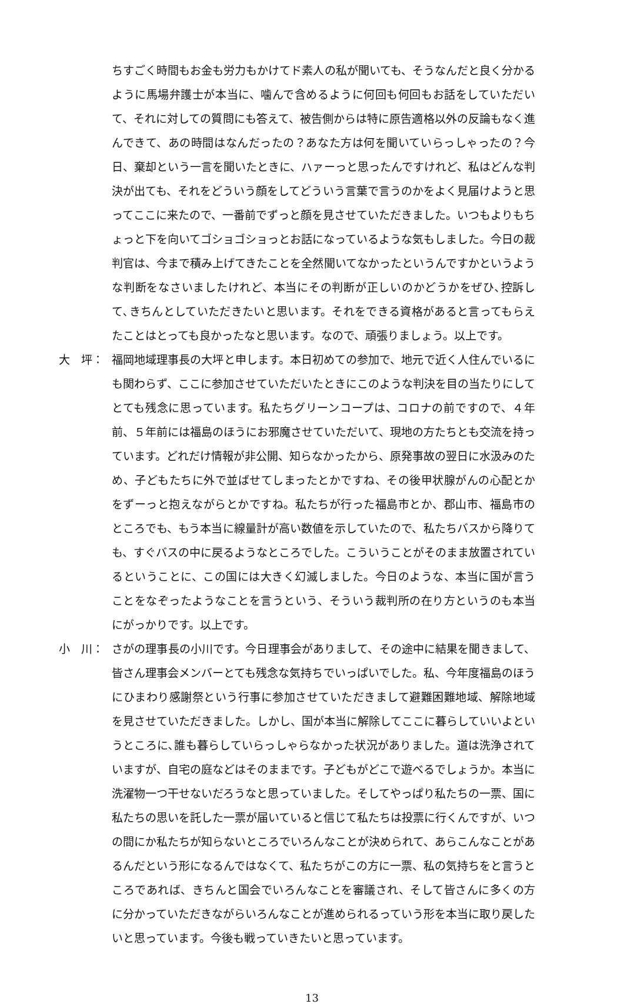ちすごく時間もお金も労力もかけてド素人の私が聞いても、そうなんだと良く分かるように馬場弁護士が本当に、噛んで含めるように何回も何回もお話をしていただいて、それに対しての質問にも答えて、被告側からは特に原告適格以外の反論もなく進んできて、あの時間はなんだったの？あなた方は何を聞いていらっしゃったの？今日、棄却という一言を聞いたときに、ハァーっと思ったんですけれど、私はどんな判決が出ても、それをどういう顔をしてどういう言葉で言うのかをよく見届けようと思ってここに来たので、一番前でずっと顔を見させていただきました。いつもよりもちょっと下を向いてゴショゴショっとお話になっているような気もしました。今日の裁判官は、今まで積み上げてきたことを全然聞いてなかったというんですかというような判断をなさいましたけれど、本当にその判断が正しいのかどうかをぜひ､控訴して､きちんとしていただきたいと思います。それをできる資格があると言ってもらえたことはとっても良かったなと思います。なので、頑張りましょう。以上です。
大　坪： 福岡地域理事長の大坪と申します。本日初めての参加で、地元で近く人住んでいるにも関わらず、ここに参加させていただいたときにこのような判決を目の当たりにしてとても残念に思っています。私たちグリーンコープは、コロナの前ですので、４年前、５年前には福島のほうにお邪魔させていただいて、現地の方たちとも交流を持っています。どれだけ情報が非公開、知らなかったから、原発事故の翌日に水汲みのため、子どもたちに外で並ばせてしまったとかですね、その後甲状腺がんの心配とかをずーっと抱えながらとかですね。私たちが行った福島市とか、郡山市、福島市のところでも、もう本当に線量計が高い数値を示していたので、私たちバスから降りても、すぐバスの中に戻るようなところでした。こういうことがそのまま放置されているということに、この国には大きく幻滅しました。今日のような、本当に国が言うことをなぞったようなことを言うという、そういう裁判所の在り方というのも本当にがっかりです。以上です。
小　川： さがの理事長の小川です。今日理事会がありまして、その途中に結果を聞きまして、皆さん理事会メンバーとても残念な気持ちでいっぱいでした。私、今年度福島のほうにひまわり感謝祭という行事に参加させていただきまして避難困難地域、解除地域を見させていただきました。しかし、国が本当に解除してここに暮らしていいよというところに､誰も暮らしていらっしゃらなかった状況がありました。道は洗浄されていますが、自宅の庭などはそのままです。子どもがどこで遊べるでしょうか。本当に洗濯物一つ干せないだろうなと思っていました。そしてやっぱり私たちの一票、国に私たちの思いを託した一票が届いていると信じて私たちは投票に行くんですが、いつの間にか私たちが知らないところでいろんなことが決められて、あらこんなことがあるんだという形になるんではなくて、私たちがこの方に一票、私の気持ちをと言うところであれば、きちんと国会でいろんなことを審議され、そして皆さんに多くの方に分かっていただきながらいろんなことが進められるっていう形を本当に取り戻したいと思っています。今後も戦っていきたいと思っています。
13